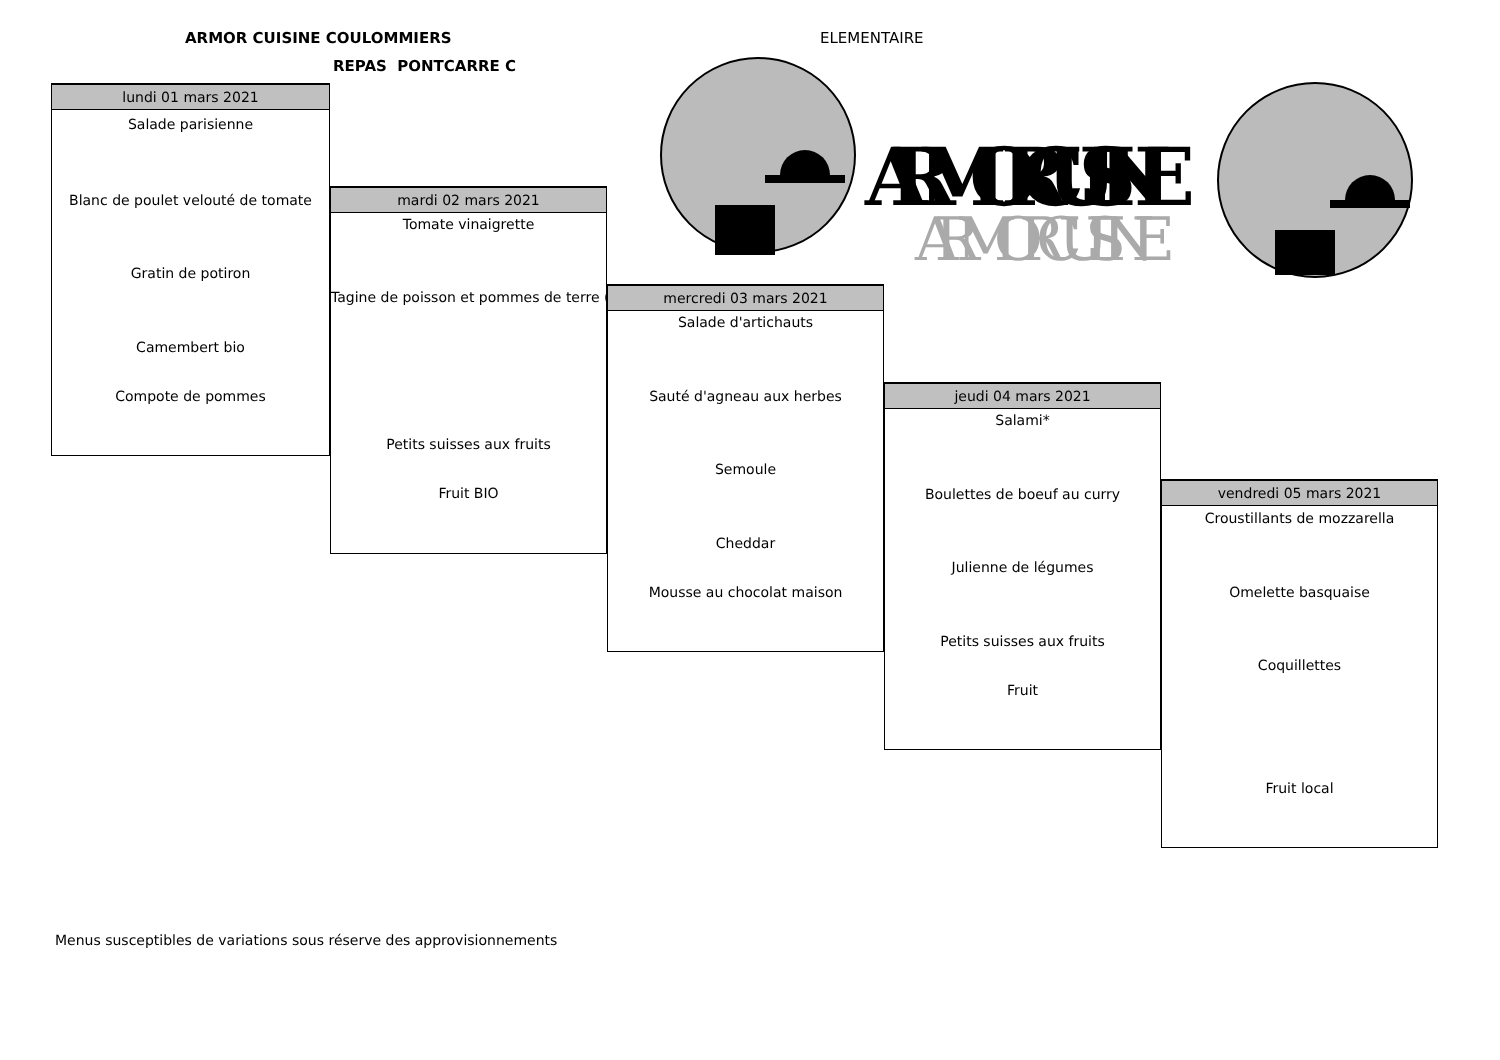ARMOR CUISINE COULOMMIERS
REPAS PONTCARRE C
ELEMENTAIRE
ARMOR CUISINE
ARMOR CUISINE
lundi 01 mars 2021
Salade parisienne
Blanc de poulet velouté de tomate
Gratin de potiron
Camembert bio
Compote de pommes
mardi 02 mars 2021
Tomate vinaigrette
Tagine de poisson et pommes de terre (
Petits suisses aux fruits
Fruit BIO
mercredi 03 mars 2021
Salade d'artichauts
Sauté d'agneau aux herbes
Semoule
Cheddar
Mousse au chocolat maison
jeudi 04 mars 2021
Salami*
Boulettes de boeuf au curry
Julienne de légumes
Petits suisses aux fruits
Fruit
vendredi 05 mars 2021
Croustillants de mozzarella
Omelette basquaise
Coquillettes
Fruit local
Menus susceptibles de variations sous réserve des approvisionnements